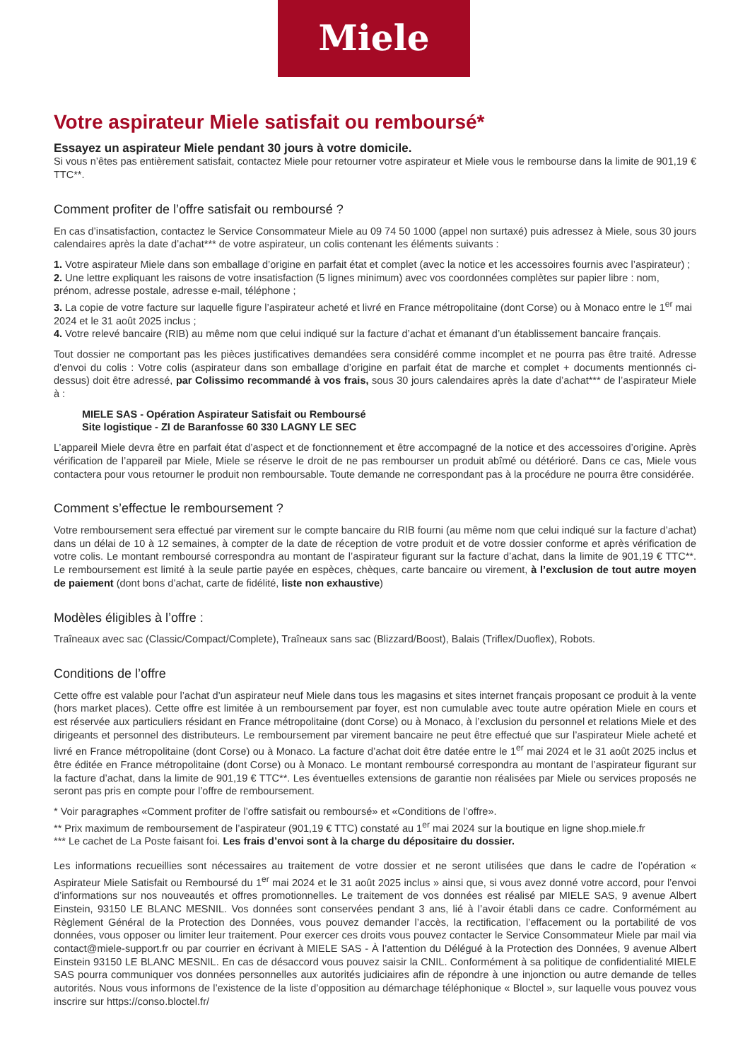Miele
Votre aspirateur Miele satisfait ou remboursé*
Essayez un aspirateur Miele pendant 30 jours à votre domicile.
Si vous n’êtes pas entièrement satisfait, contactez Miele pour retourner votre aspirateur et Miele vous le rembourse dans la limite de 901,19 € TTC**.
Comment profiter de l’offre satisfait ou remboursé ?
En cas d’insatisfaction, contactez le Service Consommateur Miele au 09 74 50 1000 (appel non surtaxé) puis adressez à Miele, sous 30 jours calendaires après la date d’achat*** de votre aspirateur, un colis contenant les éléments suivants :
1. Votre aspirateur Miele dans son emballage d’origine en parfait état et complet (avec la notice et les accessoires fournis avec l’aspirateur) ;
2. Une lettre expliquant les raisons de votre insatisfaction (5 lignes minimum) avec vos coordonnées complètes sur papier libre : nom, prénom, adresse postale, adresse e-mail, téléphone ;
3. La copie de votre facture sur laquelle figure l’aspirateur acheté et livré en France métropolitaine (dont Corse) ou à Monaco entre le 1<sup>er</sup> mai 2024 et le 31 août 2025 inclus ;
4. Votre relevé bancaire (RIB) au même nom que celui indiqué sur la facture d’achat et émanant d’un établissement bancaire français.
Tout dossier ne comportant pas les pièces justificatives demandées sera considéré comme incomplet et ne pourra pas être traité. Adresse d’envoi du colis : Votre colis (aspirateur dans son emballage d’origine en parfait état de marche et complet + documents mentionnés ci-dessus) doit être adressé, par Colissimo recommandé à vos frais, sous 30 jours calendaires après la date d’achat*** de l’aspirateur Miele à :
MIELE SAS - Opération Aspirateur Satisfait ou Remboursé
Site logistique - ZI de Baranfosse 60 330 LAGNY LE SEC
L’appareil Miele devra être en parfait état d’aspect et de fonctionnement et être accompagné de la notice et des accessoires d’origine. Après vérification de l’appareil par Miele, Miele se réserve le droit de ne pas rembourser un produit abîmé ou détérioré. Dans ce cas, Miele vous contactera pour vous retourner le produit non remboursable. Toute demande ne correspondant pas à la procédure ne pourra être considérée.
Comment s’effectue le remboursement ?
Votre remboursement sera effectué par virement sur le compte bancaire du RIB fourni (au même nom que celui indiqué sur la facture d’achat) dans un délai de 10 à 12 semaines, à compter de la date de réception de votre produit et de votre dossier conforme et après vérification de votre colis. Le montant remboursé correspondra au montant de l’aspirateur figurant sur la facture d’achat, dans la limite de 901,19 € TTC**. Le remboursement est limité à la seule partie payée en espèces, chèques, carte bancaire ou virement, à l’exclusion de tout autre moyen de paiement (dont bons d’achat, carte de fidélité, liste non exhaustive)
Modèles éligibles à l’offre :
Traîneaux avec sac (Classic/Compact/Complete), Traîneaux sans sac (Blizzard/Boost), Balais (Triflex/Duoflex), Robots.
Conditions de l’offre
Cette offre est valable pour l’achat d’un aspirateur neuf Miele dans tous les magasins et sites internet français proposant ce produit à la vente (hors market places). Cette offre est limitée à un remboursement par foyer, est non cumulable avec toute autre opération Miele en cours et est réservée aux particuliers résidant en France métropolitaine (dont Corse) ou à Monaco, à l’exclusion du personnel et relations Miele et des dirigeants et personnel des distributeurs. Le remboursement par virement bancaire ne peut être effectué que sur l’aspirateur Miele acheté et livré en France métropolitaine (dont Corse) ou à Monaco. La facture d’achat doit être datée entre le 1<sup>er</sup> mai 2024 et le 31 août 2025 inclus et être éditée en France métropolitaine (dont Corse) ou à Monaco. Le montant remboursé correspondra au montant de l’aspirateur figurant sur la facture d’achat, dans la limite de 901,19 € TTC**. Les éventuelles extensions de garantie non réalisées par Miele ou services proposés ne seront pas pris en compte pour l’offre de remboursement.
* Voir paragraphes «Comment profiter de l’offre satisfait ou remboursé» et «Conditions de l’offre».
** Prix maximum de remboursement de l’aspirateur (901,19 € TTC) constaté au 1<sup>er</sup> mai 2024 sur la boutique en ligne shop.miele.fr
*** Le cachet de La Poste faisant foi. Les frais d’envoi sont à la charge du dépositaire du dossier.
Les informations recueillies sont nécessaires au traitement de votre dossier et ne seront utilisées que dans le cadre de l’opération « Aspirateur Miele Satisfait ou Remboursé du 1<sup>er</sup> mai 2024 et le 31 août 2025 inclus » ainsi que, si vous avez donné votre accord, pour l’envoi d’informations sur nos nouveautés et offres promotionnelles. Le traitement de vos données est réalisé par MIELE SAS, 9 avenue Albert Einstein, 93150 LE BLANC MESNIL. Vos données sont conservées pendant 3 ans, lié à l’avoir établi dans ce cadre. Conformément au Règlement Général de la Protection des Données, vous pouvez demander l’accès, la rectification, l’effacement ou la portabilité de vos données, vous opposer ou limiter leur traitement. Pour exercer ces droits vous pouvez contacter le Service Consommateur Miele par mail via contact@miele-support.fr ou par courrier en écrivant à MIELE SAS - À l’attention du Délégué à la Protection des Données, 9 avenue Albert Einstein 93150 LE BLANC MESNIL. En cas de désaccord vous pouvez saisir la CNIL. Conformément à sa politique de confidentialité MIELE SAS pourra communiquer vos données personnelles aux autorités judiciaires afin de répondre à une injonction ou autre demande de telles autorités. Nous vous informons de l’existence de la liste d’opposition au démarchage téléphonique « Bloctel », sur laquelle vous pouvez vous inscrire sur https://conso.bloctel.fr/